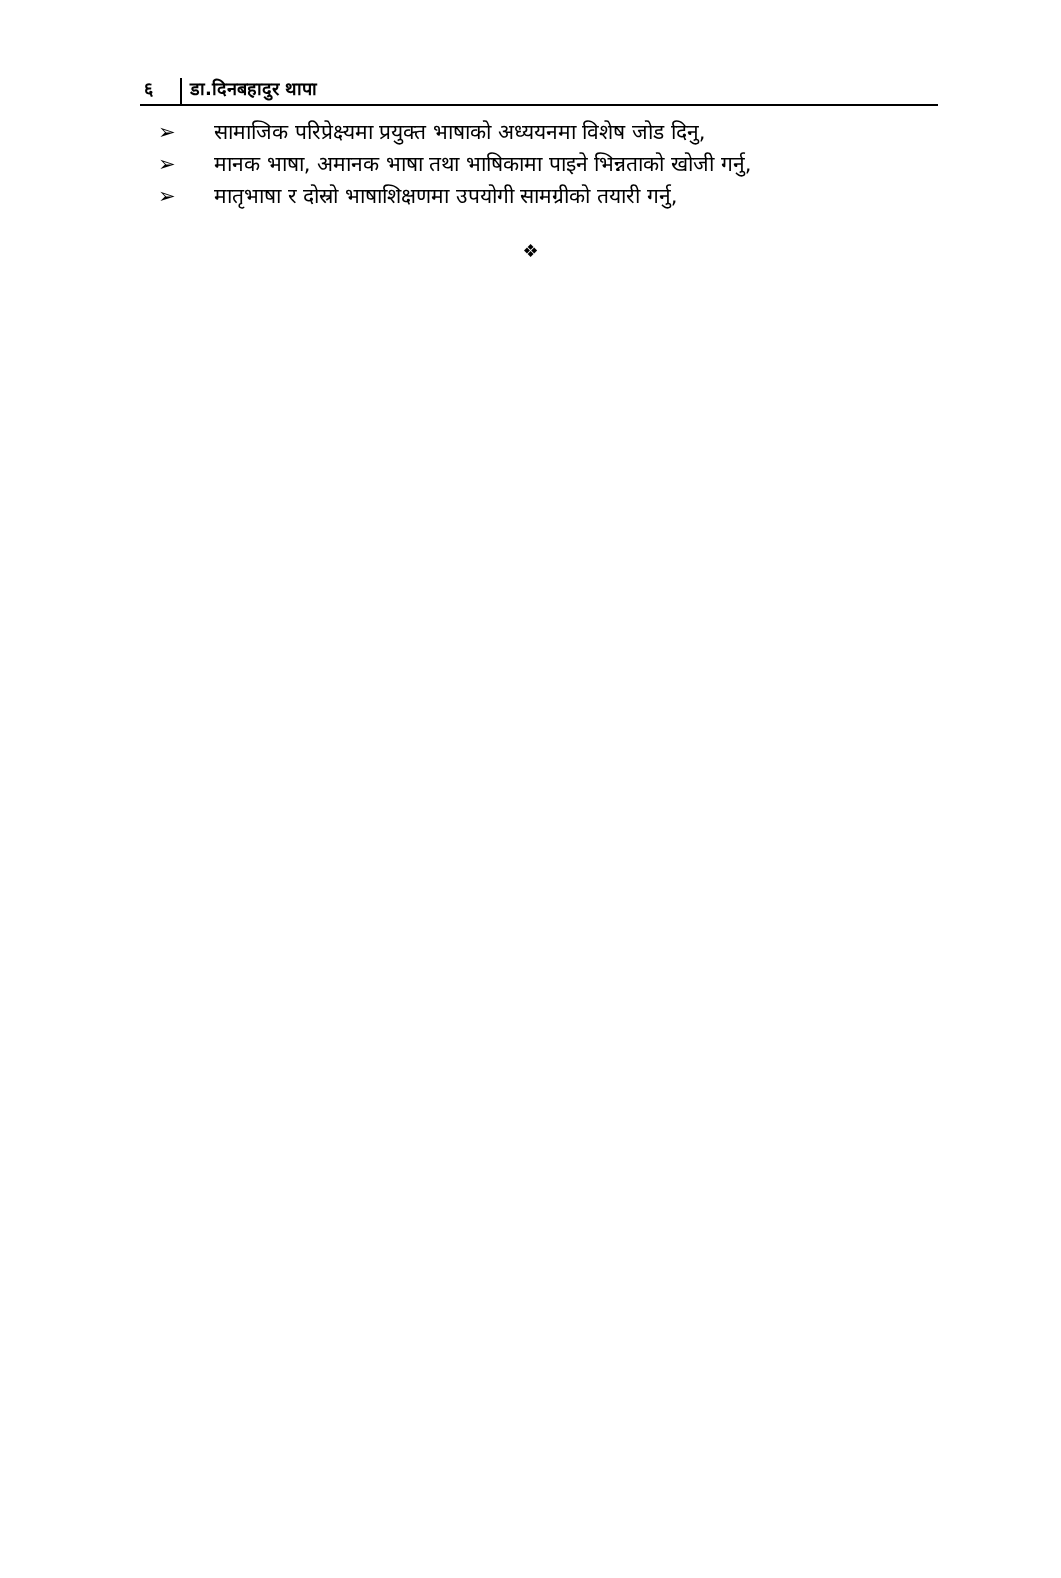६ डा.दिनबहादुर थापा
➢ सामाजिक परिप्रेक्ष्यमा प्रयुक्त भाषाको अध्ययनमा विशेष जोड दिनु,
➢ मानक भाषा, अमानक भाषा तथा भाषिकामा पाइने भिन्नताको खोजी गर्नु,
➢ मातृभाषा र दोस्रो भाषाशिक्षणमा उपयोगी सामग्रीको तयारी गर्नु,
❖